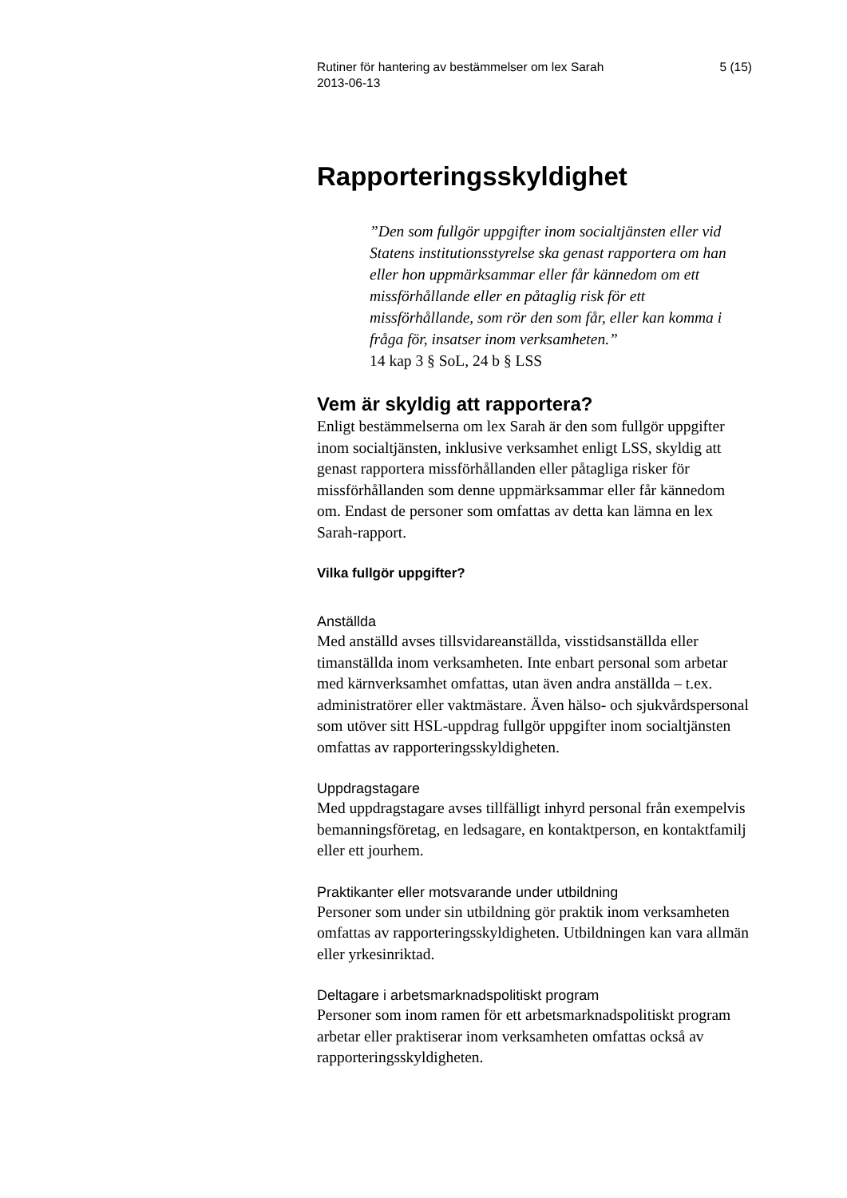Rutiner för hantering av bestämmelser om lex Sarah
2013-06-13 5 (15)
Rapporteringsskyldighet
”Den som fullgör uppgifter inom socialtjänsten eller vid Statens institutionsstyrelse ska genast rapportera om han eller hon uppmärksammar eller får kännedom om ett missförhållande eller en påtaglig risk för ett missförhållande, som rör den som får, eller kan komma i fråga för, insatser inom verksamheten.”
14 kap 3 § SoL, 24 b § LSS
Vem är skyldig att rapportera?
Enligt bestämmelserna om lex Sarah är den som fullgör uppgifter inom socialtjänsten, inklusive verksamhet enligt LSS, skyldig att genast rapportera missförhållanden eller påtagliga risker för missförhållanden som denne uppmärksammar eller får kännedom om. Endast de personer som omfattas av detta kan lämna en lex Sarah-rapport.
Vilka fullgör uppgifter?
Anställda
Med anställd avses tillsvidareanställda, visstidsanställda eller timanställda inom verksamheten. Inte enbart personal som arbetar med kärnverksamhet omfattas, utan även andra anställda – t.ex. administratörer eller vaktmästare. Även hälso- och sjukvårdspersonal som utöver sitt HSL-uppdrag fullgör uppgifter inom socialtjänsten omfattas av rapporteringsskyldigheten.
Uppdragstagare
Med uppdragstagare avses tillfälligt inhyrd personal från exempelvis bemanningsföretag, en ledsagare, en kontaktperson, en kontaktfamilj eller ett jourhem.
Praktikanter eller motsvarande under utbildning
Personer som under sin utbildning gör praktik inom verksamheten omfattas av rapporteringsskyldigheten. Utbildningen kan vara allmän eller yrkesinriktad.
Deltagare i arbetsmarknadspolitiskt program
Personer som inom ramen för ett arbetsmarknadspolitiskt program arbetar eller praktiserar inom verksamheten omfattas också av rapporteringsskyldigheten.